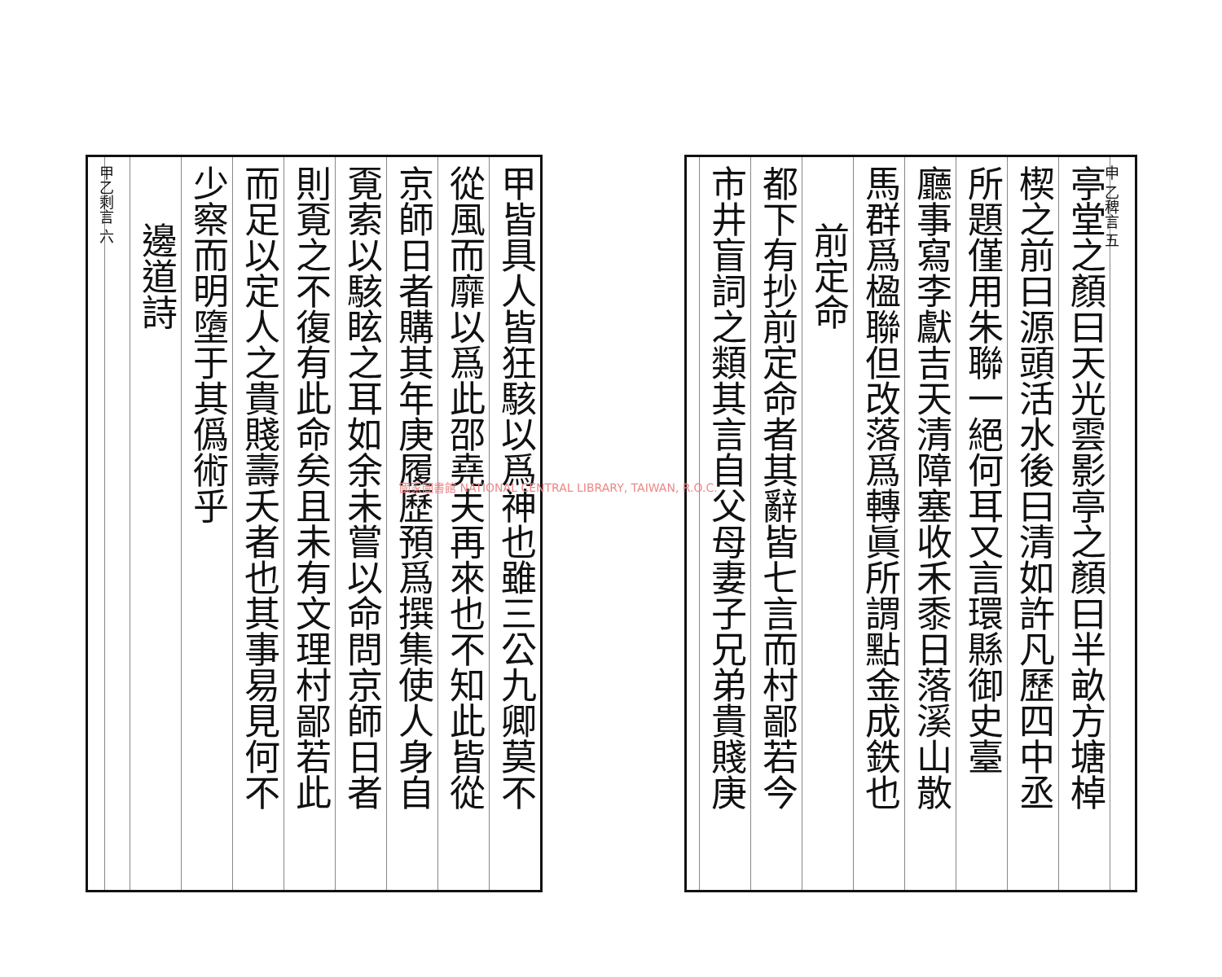申 乙稗言 五
亭堂之顏曰天光雲影亭之顏曰半畝方塘棹
楔之前曰源頭活水後曰清如許凡歷四中丞
所題僅用朱聯一絕何耳又言環縣御史臺
廳事寫李獻吉天清障塞收禾黍日落溪山散
馬群爲楹聯但改落爲轉眞所謂點金成鉄也
前定命
都下有抄前定命者其辭皆七言而村鄙若今
市井盲詞之類其言自父母妻子兄弟貴賤庚
甲皆具人皆狂駭以爲神也雖三公九卿莫不
從風而靡以爲此邵堯夫再來也不知此皆從
京師日者購其年庚履歷預爲撰集使人身自
覔索以駭眩之耳如余未嘗以命問京師日者
則覔之不復有此命矣且未有文理村鄙若此
而足以定人之貴賤壽夭者也其事易見何不
少察而明墮于其僞術乎
邊道詩
甲乙剩言 六
國家圖書館 NATIONAL CENTRAL LIBRARY, TAIWAN, R.O.C.